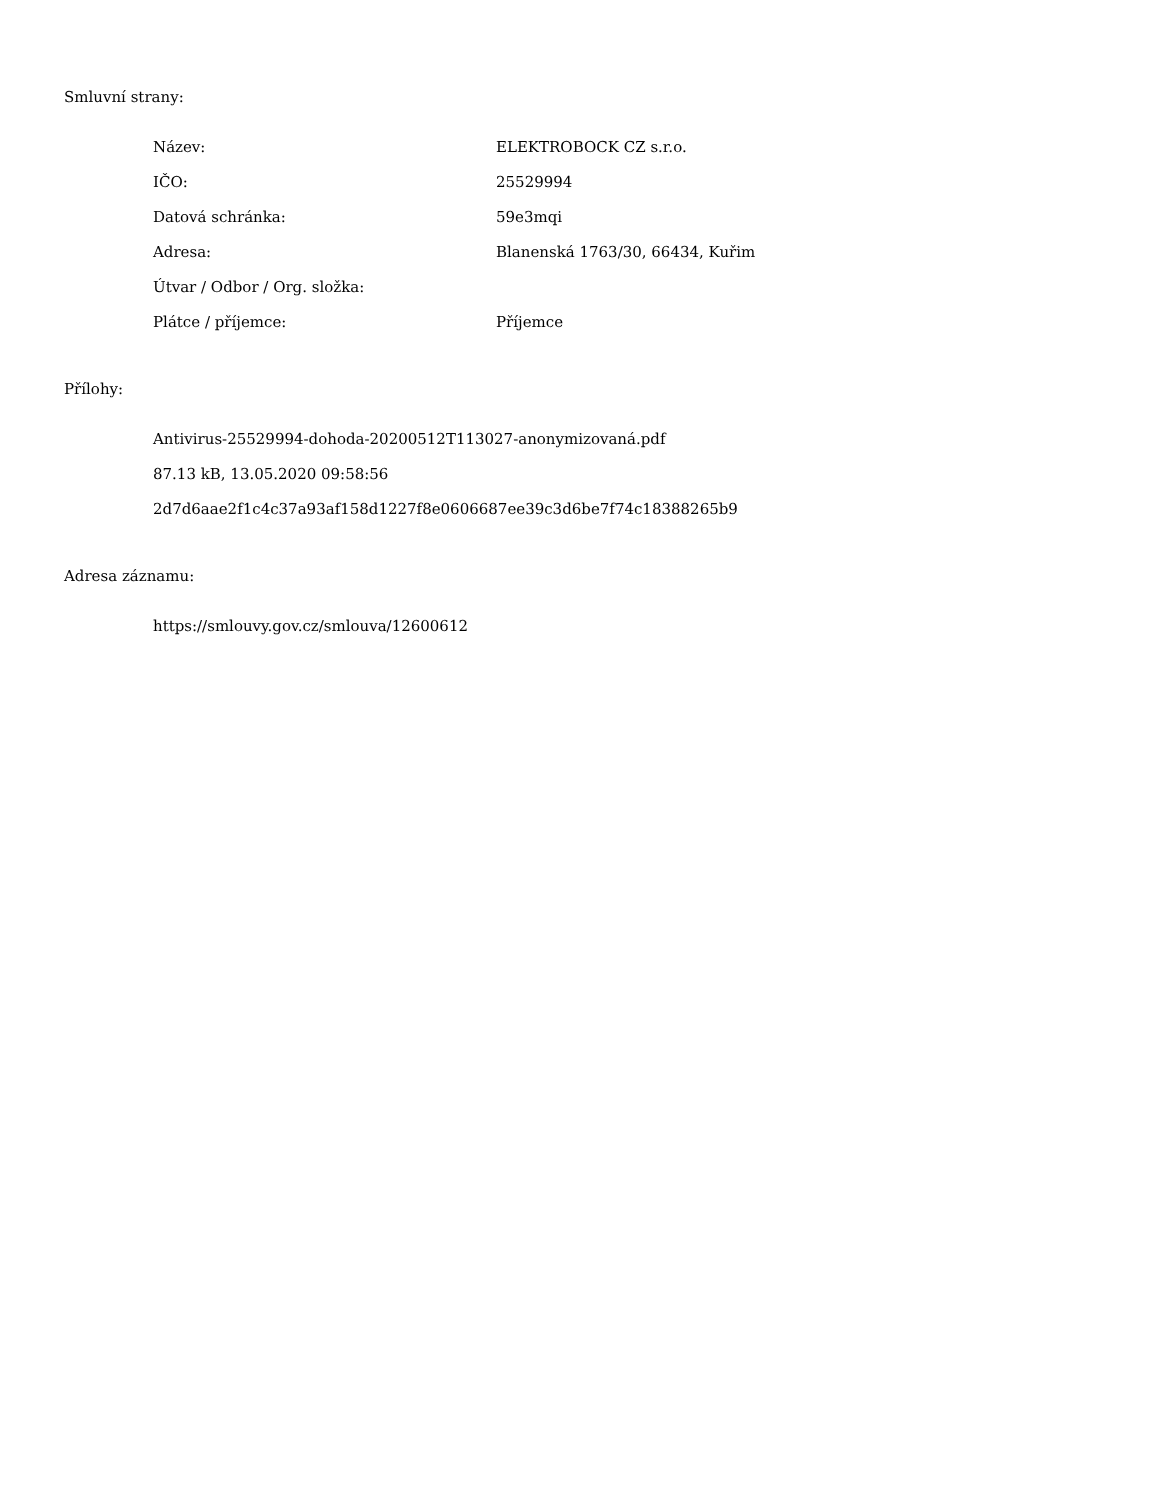Smluvní strany:
| Název: | ELEKTROBOCK CZ s.r.o. |
| IČO: | 25529994 |
| Datová schránka: | 59e3mqi |
| Adresa: | Blanenská 1763/30, 66434, Kuřim |
| Útvar / Odbor / Org. složka: | |
| Plátce / příjemce: | Příjemce |
Přílohy:
Antivirus-25529994-dohoda-20200512T113027-anonymizovaná.pdf
87.13 kB, 13.05.2020 09:58:56
2d7d6aae2f1c4c37a93af158d1227f8e0606687ee39c3d6be7f74c18388265b9
Adresa záznamu:
https://smlouvy.gov.cz/smlouva/12600612